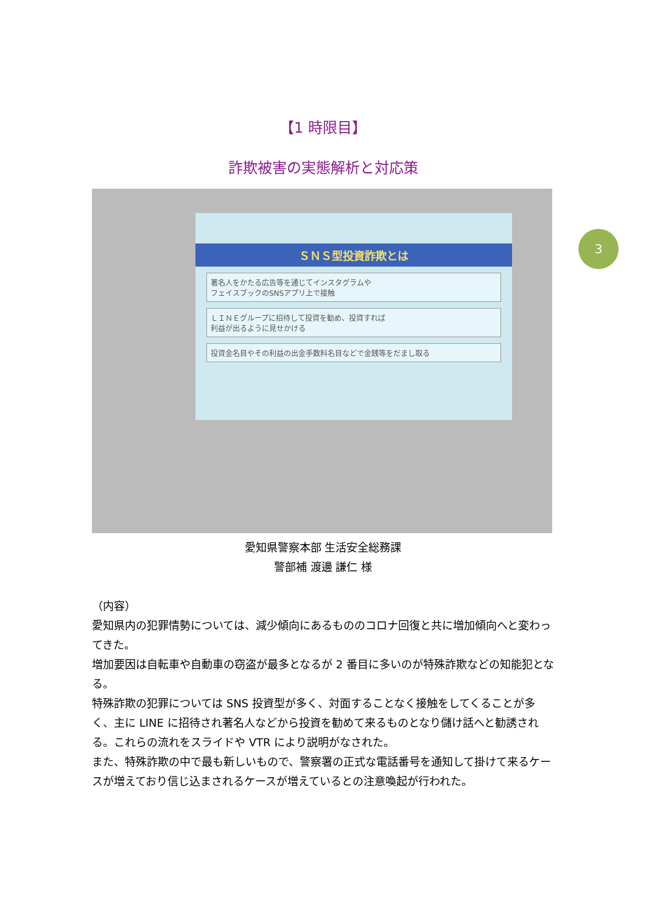【1 時限目】
詐欺被害の実態解析と対応策
ＳＮＳ型投資詐欺とは
著名人をかたる広告等を通じてインスタグラムや
フェイスブックのSNSアプリ上で接触
ＬＩＮＥグループに招待して投資を勧め、投資すれば
利益が出るように見せかける
投資金名目やその利益の出金手数料名目などで金銭等をだまし取る
3
愛知県警察本部 生活安全総務課
警部補 渡邊 謙仁 様
（内容）
愛知県内の犯罪情勢については、減少傾向にあるもののコロナ回復と共に増加傾向へと変わってきた。
増加要因は自転車や自動車の窃盗が最多となるが 2 番目に多いのが特殊詐欺などの知能犯となる。
特殊詐欺の犯罪については SNS 投資型が多く、対面することなく接触をしてくることが多く、主に LINE に招待され著名人などから投資を勧めて来るものとなり儲け話へと勧誘される。これらの流れをスライドや VTR により説明がなされた。
また、特殊詐欺の中で最も新しいもので、警察署の正式な電話番号を通知して掛けて来るケースが増えており信じ込まされるケースが増えているとの注意喚起が行われた。